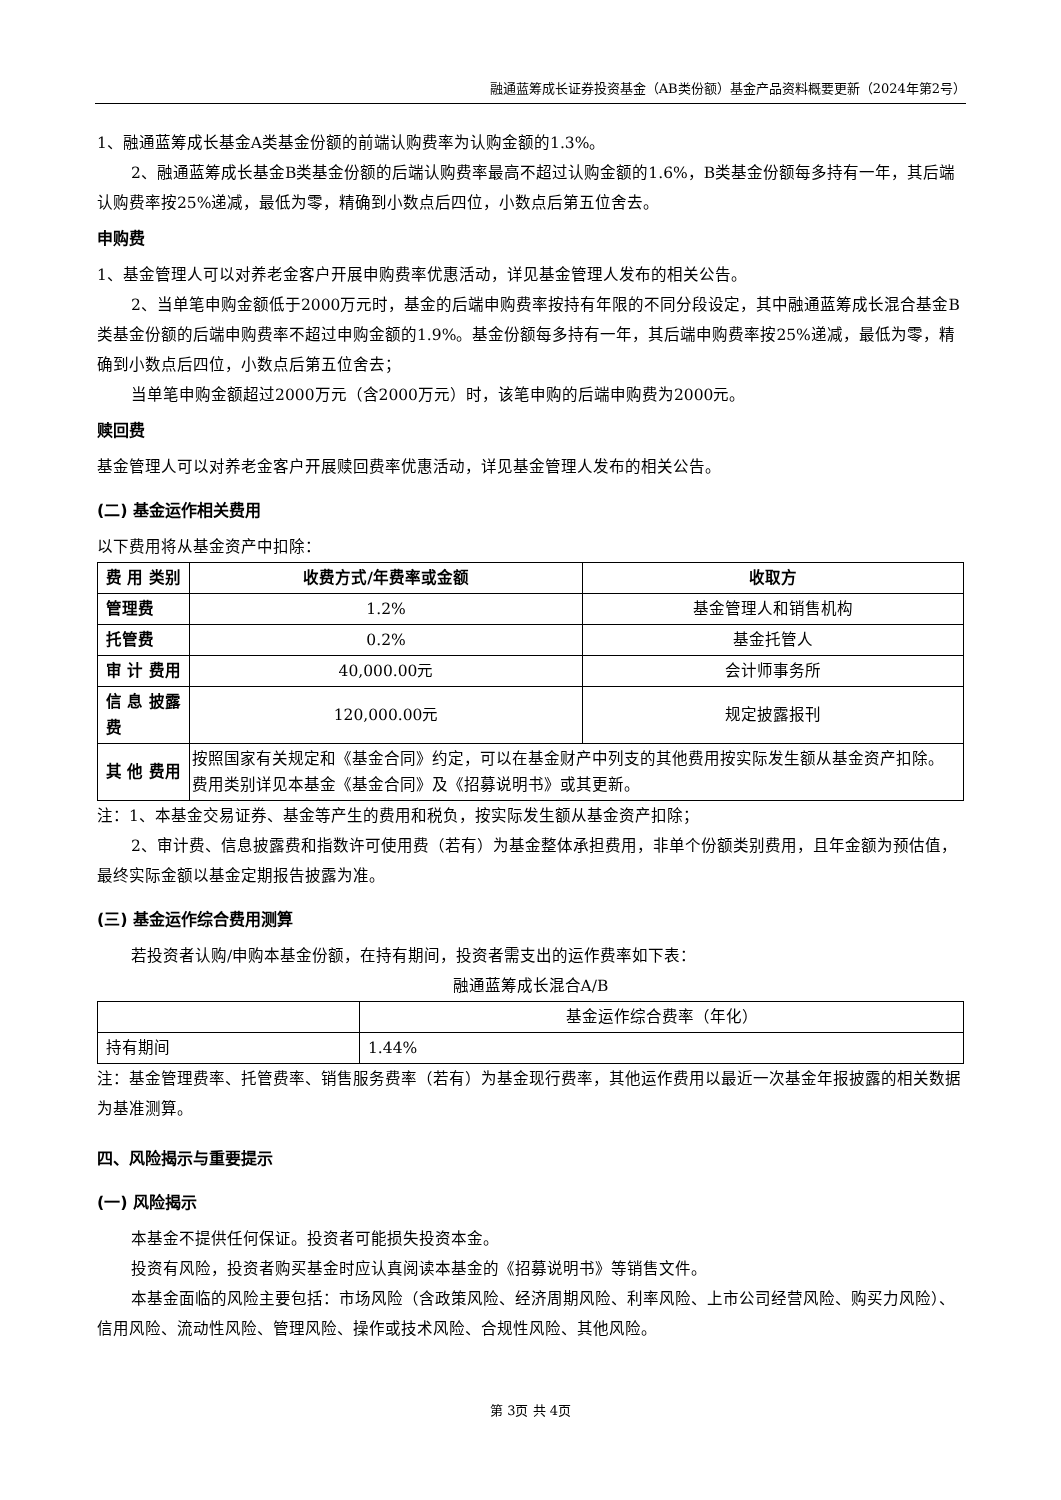融通蓝筹成长证券投资基金（AB类份额）基金产品资料概要更新（2024年第2号）
1、融通蓝筹成长基金A类基金份额的前端认购费率为认购金额的1.3%。
2、融通蓝筹成长基金B类基金份额的后端认购费率最高不超过认购金额的1.6%，B类基金份额每多持有一年，其后端认购费率按25%递减，最低为零，精确到小数点后四位，小数点后第五位舍去。
申购费
1、基金管理人可以对养老金客户开展申购费率优惠活动，详见基金管理人发布的相关公告。
2、当单笔申购金额低于2000万元时，基金的后端申购费率按持有年限的不同分段设定，其中融通蓝筹成长混合基金B类基金份额的后端申购费率不超过申购金额的1.9%。基金份额每多持有一年，其后端申购费率按25%递减，最低为零，精确到小数点后四位，小数点后第五位舍去；
当单笔申购金额超过2000万元（含2000万元）时，该笔申购的后端申购费为2000元。
赎回费
基金管理人可以对养老金客户开展赎回费率优惠活动，详见基金管理人发布的相关公告。
(二) 基金运作相关费用
以下费用将从基金资产中扣除：
| 费 用 类别 | 收费方式/年费率或金额 | 收取方 |
| --- | --- | --- |
| 管理费 | 1.2% | 基金管理人和销售机构 |
| 托管费 | 0.2% | 基金托管人 |
| 审 计 费用 | 40,000.00元 | 会计师事务所 |
| 信 息 披露费 | 120,000.00元 | 规定披露报刊 |
| 其 他 费用 | 按照国家有关规定和《基金合同》约定，可以在基金财产中列支的其他费用按实际发生额从基金资产扣除。 费用类别详见本基金《基金合同》及《招募说明书》或其更新。 | |
注：1、本基金交易证券、基金等产生的费用和税负，按实际发生额从基金资产扣除；
2、审计费、信息披露费和指数许可使用费（若有）为基金整体承担费用，非单个份额类别费用，且年金额为预估值，最终实际金额以基金定期报告披露为准。
(三) 基金运作综合费用测算
若投资者认购/申购本基金份额，在持有期间，投资者需支出的运作费率如下表：
融通蓝筹成长混合A/B
| | 基金运作综合费率（年化） |
| 持有期间 | 1.44% |
注：基金管理费率、托管费率、销售服务费率（若有）为基金现行费率，其他运作费用以最近一次基金年报披露的相关数据为基准测算。
四、风险揭示与重要提示
(一) 风险揭示
本基金不提供任何保证。投资者可能损失投资本金。
投资有风险，投资者购买基金时应认真阅读本基金的《招募说明书》等销售文件。
本基金面临的风险主要包括：市场风险（含政策风险、经济周期风险、利率风险、上市公司经营风险、购买力风险）、信用风险、流动性风险、管理风险、操作或技术风险、合规性风险、其他风险。
第 3页 共 4页